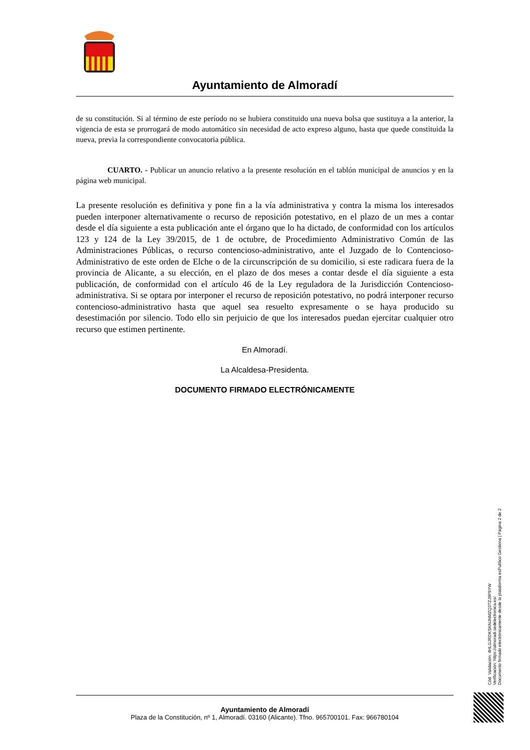Ayuntamiento de Almoradí
de su constitución. Si al término de este período no se hubiera constituido una nueva bolsa que sustituya a la anterior, la vigencia de esta se prorrogará de modo automático sin necesidad de acto expreso alguno, hasta que quede constituida la nueva, previa la correspondiente convocatoria pública.
CUARTO. - Publicar un anuncio relativo a la presente resolución en el tablón municipal de anuncios y en la página web municipal.
La presente resolución es definitiva y pone fin a la vía administrativa y contra la misma los interesados pueden interponer alternativamente o recurso de reposición potestativo, en el plazo de un mes a contar desde el día siguiente a esta publicación ante el órgano que lo ha dictado, de conformidad con los artículos 123 y 124 de la Ley 39/2015, de 1 de octubre, de Procedimiento Administrativo Común de las Administraciones Públicas, o recurso contencioso-administrativo, ante el Juzgado de lo Contencioso-Administrativo de este orden de Elche o de la circunscripción de su domicilio, si este radicara fuera de la provincia de Alicante, a su elección, en el plazo de dos meses a contar desde el día siguiente a esta publicación, de conformidad con el artículo 46 de la Ley reguladora de la Jurisdicción Contencioso-administrativa. Si se optara por interponer el recurso de reposición potestativo, no podrá interponer recurso contencioso-administrativo hasta que aquel sea resuelto expresamente o se haya producido su desestimación por silencio. Todo ello sin perjuicio de que los interesados puedan ejercitar cualquier otro recurso que estimen pertinente.
En Almoradí.
La Alcaldesa-Presidenta.
DOCUMENTO FIRMADO ELECTRÓNICAMENTE
Cód. Validación: 4HLGJRDKSKNJNMZQ3TZJ9P9YW
Verificación: https://almoradi.sedelectronica.es/
Documento firmado electrónicamente desde la plataforma esPublico Gestiona | Página 2 de 2
Ayuntamiento de Almoradí
Plaza de la Constitución, nº 1, Almoradí. 03160 (Alicante). Tfno. 965700101. Fax: 966780104